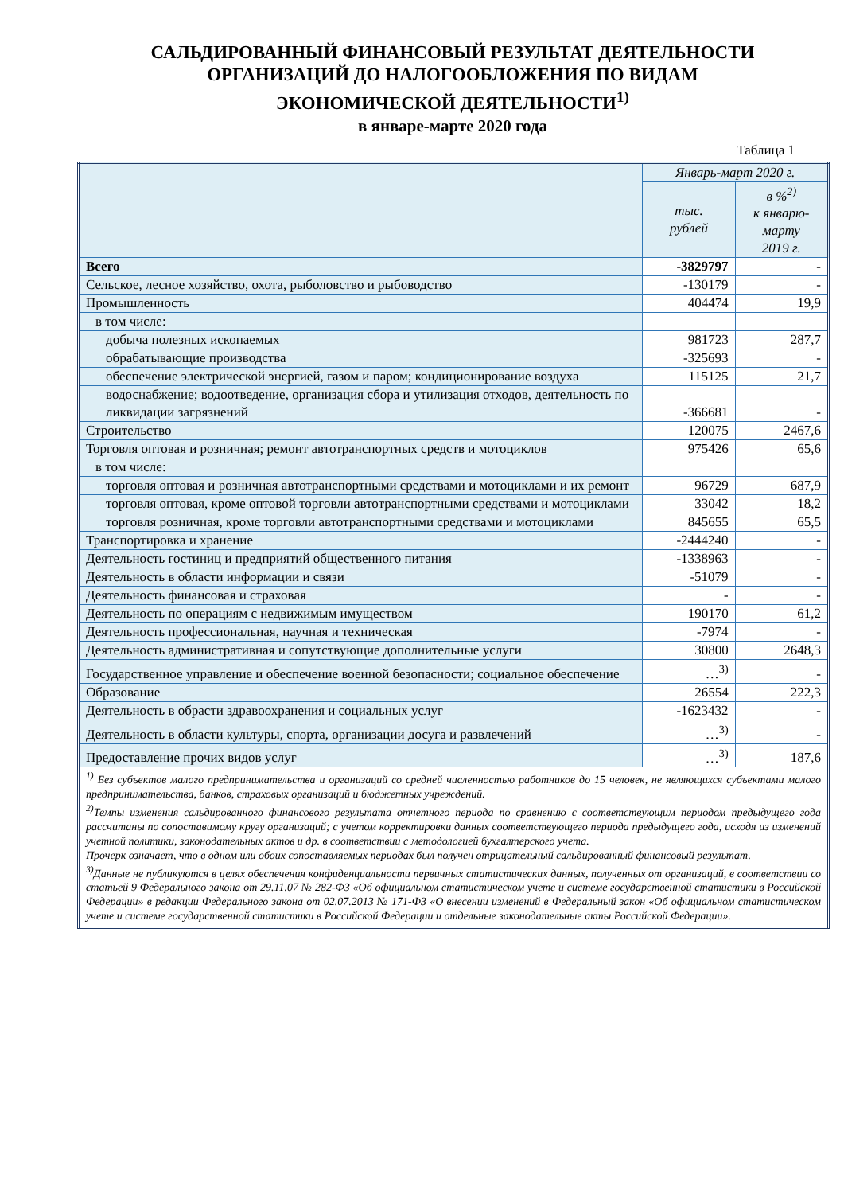САЛЬДИРОВАННЫЙ ФИНАНСОВЫЙ РЕЗУЛЬТАТ ДЕЯТЕЛЬНОСТИ
ОРГАНИЗАЦИЙ ДО НАЛОГООБЛОЖЕНИЯ ПО ВИДАМ
ЭКОНОМИЧЕСКОЙ ДЕЯТЕЛЬНОСТИ<sup>1)</sup>
в январе-марте 2020 года
Таблица 1
| | Январь-март 2020 г. | |
| --- | --- | --- |
| | тыс. рублей | в %<sup>2)</sup> к январю-марту 2019 г. |
| Всего | -3829797 | - |
| Сельское, лесное хозяйство, охота, рыболовство и рыбоводство | -130179 | - |
| Промышленность | 404474 | 19,9 |
| в том числе: | | |
| добыча полезных ископаемых | 981723 | 287,7 |
| обрабатывающие производства | -325693 | - |
| обеспечение электрической энергией, газом и паром; кондиционирование воздуха | 115125 | 21,7 |
| водоснабжение; водоотведение, организация сбора и утилизация отходов, деятельность по ликвидации загрязнений | -366681 | - |
| Строительство | 120075 | 2467,6 |
| Торговля оптовая и розничная; ремонт автотранспортных средств и мотоциклов | 975426 | 65,6 |
| в том числе: | | |
| торговля оптовая и розничная автотранспортными средствами и мотоциклами и их ремонт | 96729 | 687,9 |
| торговля оптовая, кроме оптовой торговли автотранспортными средствами и мотоциклами | 33042 | 18,2 |
| торговля розничная, кроме торговли автотранспортными средствами и мотоциклами | 845655 | 65,5 |
| Транспортировка и хранение | -2444240 | - |
| Деятельность гостиниц и предприятий общественного питания | -1338963 | - |
| Деятельность в области информации и связи | -51079 | - |
| Деятельность финансовая и страховая | - | - |
| Деятельность по операциям с недвижимым имуществом | 190170 | 61,2 |
| Деятельность профессиональная, научная и техническая | -7974 | - |
| Деятельность административная и сопутствующие дополнительные услуги | 30800 | 2648,3 |
| Государственное управление и обеспечение военной безопасности; социальное обеспечение | …<sup>3)</sup> | - |
| Образование | 26554 | 222,3 |
| Деятельность в обрасти здравоохранения и социальных услуг | -1623432 | - |
| Деятельность в области культуры, спорта, организации досуга и развлечений | …<sup>3)</sup> | - |
| Предоставление прочих видов услуг | …<sup>3)</sup> | 187,6 |
| <sup>1)</sup> Без субъектов малого предпринимательства и организаций со средней численностью работников до 15 человек, не являющихся субъектами малого предпринимательства, банков, страховых организаций и бюджетных учреждений. <sup>2)</sup> Темпы изменения сальдированного финансового результата отчетного периода по сравнению с соответствующим периодом предыдущего года рассчитаны по сопоставимому кругу организаций; с учетом корректировки данных соответствующего периода предыдущего года, исходя из изменений учетной политики, законодательных актов и др. в соответствии с методологией бухгалтерского учета. Прочерк означает, что в одном или обоих сопоставляемых периодах был получен отрицательный сальдированный финансовый результат. <sup>3)</sup> Данные не публикуются в целях обеспечения конфиденциальности первичных статистических данных, полученных от организаций, в соответствии со статьей 9 Федерального закона от 29.11.07 № 282-ФЗ «Об официальном статистическом учете и системе государственной статистики в Российской Федерации» в редакции Федерального закона от 02.07.2013 № 171-ФЗ «О внесении изменений в Федеральный закон «Об официальном статистическом учете и системе государственной статистики в Российской Федерации и отдельные законодательные акты Российской Федерации». | | |